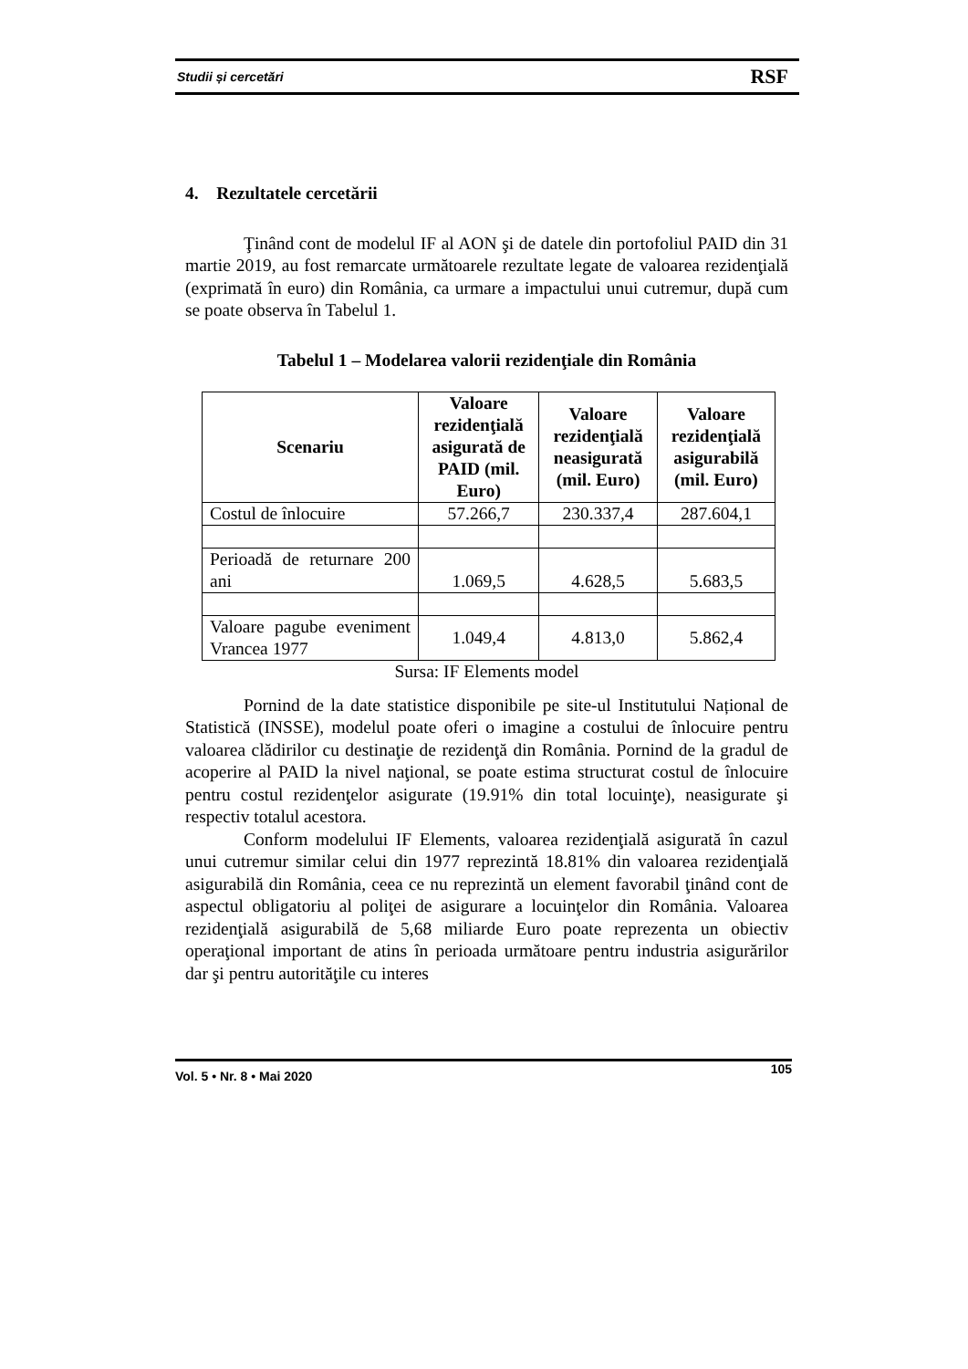Studii și cercetări RSF
4. Rezultatele cercetării
Ţinând cont de modelul IF al AON şi de datele din portofoliul PAID din 31 martie 2019, au fost remarcate următoarele rezultate legate de valoarea rezidenţială (exprimată în euro) din România, ca urmare a impactului unui cutremur, după cum se poate observa în Tabelul 1.
Tabelul 1 – Modelarea valorii rezidenţiale din România
| Scenariu | Valoare rezidenţială asigurată de PAID (mil. Euro) | Valoare rezidenţială neasigurată (mil. Euro) | Valoare rezidenţială asigurabilă (mil. Euro) |
| --- | --- | --- | --- |
| Costul de înlocuire | 57.266,7 | 230.337,4 | 287.604,1 |
| Perioadă de returnare 200 ani | 1.069,5 | 4.628,5 | 5.683,5 |
| Valoare pagube eveniment Vrancea 1977 | 1.049,4 | 4.813,0 | 5.862,4 |
Sursa: IF Elements model
Pornind de la date statistice disponibile pe site-ul Institutului Național de Statistică (INSSE), modelul poate oferi o imagine a costului de înlocuire pentru valoarea clădirilor cu destinaţie de rezidenţă din România. Pornind de la gradul de acoperire al PAID la nivel naţional, se poate estima structurat costul de înlocuire pentru costul rezidenţelor asigurate (19.91% din total locuinţe), neasigurate şi respectiv totalul acestora.
Conform modelului IF Elements, valoarea rezidenţială asigurată în cazul unui cutremur similar celui din 1977 reprezintă 18.81% din valoarea rezidenţială asigurabilă din România, ceea ce nu reprezintă un element favorabil ţinând cont de aspectul obligatoriu al poliţei de asigurare a locuinţelor din România. Valoarea rezidenţială asigurabilă de 5,68 miliarde Euro poate reprezenta un obiectiv operaţional important de atins în perioada următoare pentru industria asigurărilor dar şi pentru autorităţile cu interes
Vol. 5 • Nr. 8 • Mai 2020 105